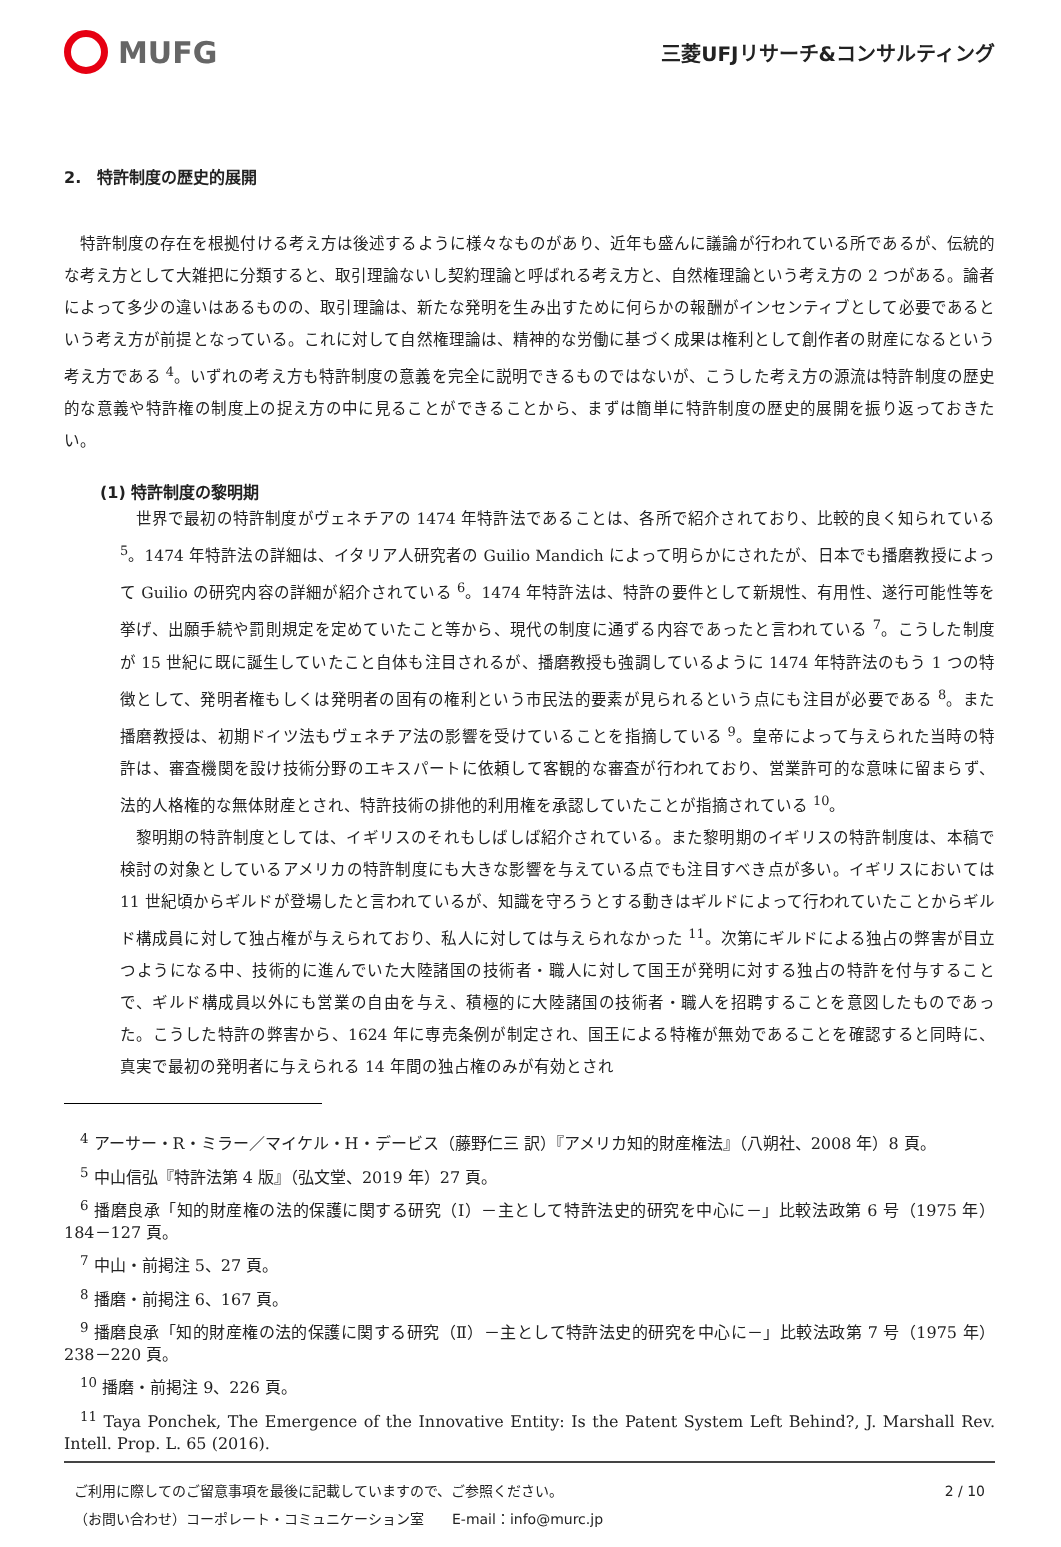MUFG
三菱UFJリサーチ&コンサルティング
2.　特許制度の歴史的展開
特許制度の存在を根拠付ける考え方は後述するように様々なものがあり、近年も盛んに議論が行われている所であるが、伝統的な考え方として大雑把に分類すると、取引理論ないし契約理論と呼ばれる考え方と、自然権理論という考え方の 2 つがある。論者によって多少の違いはあるものの、取引理論は、新たな発明を生み出すために何らかの報酬がインセンティブとして必要であるという考え方が前提となっている。これに対して自然権理論は、精神的な労働に基づく成果は権利として創作者の財産になるという考え方である <sup>4</sup>。いずれの考え方も特許制度の意義を完全に説明できるものではないが、こうした考え方の源流は特許制度の歴史的な意義や特許権の制度上の捉え方の中に見ることができることから、まずは簡単に特許制度の歴史的展開を振り返っておきたい。
(1) 特許制度の黎明期
世界で最初の特許制度がヴェネチアの 1474 年特許法であることは、各所で紹介されており、比較的良く知られている <sup>5</sup>。1474 年特許法の詳細は、イタリア人研究者の Guilio Mandich によって明らかにされたが、日本でも播磨教授によって Guilio の研究内容の詳細が紹介されている <sup>6</sup>。1474 年特許法は、特許の要件として新規性、有用性、遂行可能性等を挙げ、出願手続や罰則規定を定めていたこと等から、現代の制度に通ずる内容であったと言われている <sup>7</sup>。こうした制度が 15 世紀に既に誕生していたこと自体も注目されるが、播磨教授も強調しているように 1474 年特許法のもう 1 つの特徴として、発明者権もしくは発明者の固有の権利という市民法的要素が見られるという点にも注目が必要である <sup>8</sup>。また播磨教授は、初期ドイツ法もヴェネチア法の影響を受けていることを指摘している <sup>9</sup>。皇帝によって与えられた当時の特許は、審査機関を設け技術分野のエキスパートに依頼して客観的な審査が行われており、営業許可的な意味に留まらず、法的人格権的な無体財産とされ、特許技術の排他的利用権を承認していたことが指摘されている <sup>10</sup>。
黎明期の特許制度としては、イギリスのそれもしばしば紹介されている。また黎明期のイギリスの特許制度は、本稿で検討の対象としているアメリカの特許制度にも大きな影響を与えている点でも注目すべき点が多い。イギリスにおいては 11 世紀頃からギルドが登場したと言われているが、知識を守ろうとする動きはギルドによって行われていたことからギルド構成員に対して独占権が与えられており、私人に対しては与えられなかった <sup>11</sup>。次第にギルドによる独占の弊害が目立つようになる中、技術的に進んでいた大陸諸国の技術者・職人に対して国王が発明に対する独占の特許を付与することで、ギルド構成員以外にも営業の自由を与え、積極的に大陸諸国の技術者・職人を招聘することを意図したものであった。こうした特許の弊害から、1624 年に専売条例が制定され、国王による特権が無効であることを確認すると同時に、真実で最初の発明者に与えられる 14 年間の独占権のみが有効とされ
<sup>4</sup> アーサー・R・ミラー／マイケル・H・デービス（藤野仁三 訳）『アメリカ知的財産権法』（八朔社、2008 年）8 頁。
<sup>5</sup> 中山信弘『特許法第 4 版』（弘文堂、2019 年）27 頁。
<sup>6</sup> 播磨良承「知的財産権の法的保護に関する研究（Ⅰ）－主として特許法史的研究を中心に－」比較法政第 6 号（1975 年）184－127 頁。
<sup>7</sup> 中山・前掲注 5、27 頁。
<sup>8</sup> 播磨・前掲注 6、167 頁。
<sup>9</sup> 播磨良承「知的財産権の法的保護に関する研究（Ⅱ）－主として特許法史的研究を中心に－」比較法政第 7 号（1975 年）238－220 頁。
<sup>10</sup> 播磨・前掲注 9、226 頁。
<sup>11</sup> Taya Ponchek, The Emergence of the Innovative Entity: Is the Patent System Left Behind?, J. Marshall Rev. Intell. Prop. L. 65 (2016).
ご利用に際してのご留意事項を最後に記載していますので、ご参照ください。
（お問い合わせ）コーポレート・コミュニケーション室　　E-mail：info@murc.jp
2 / 10